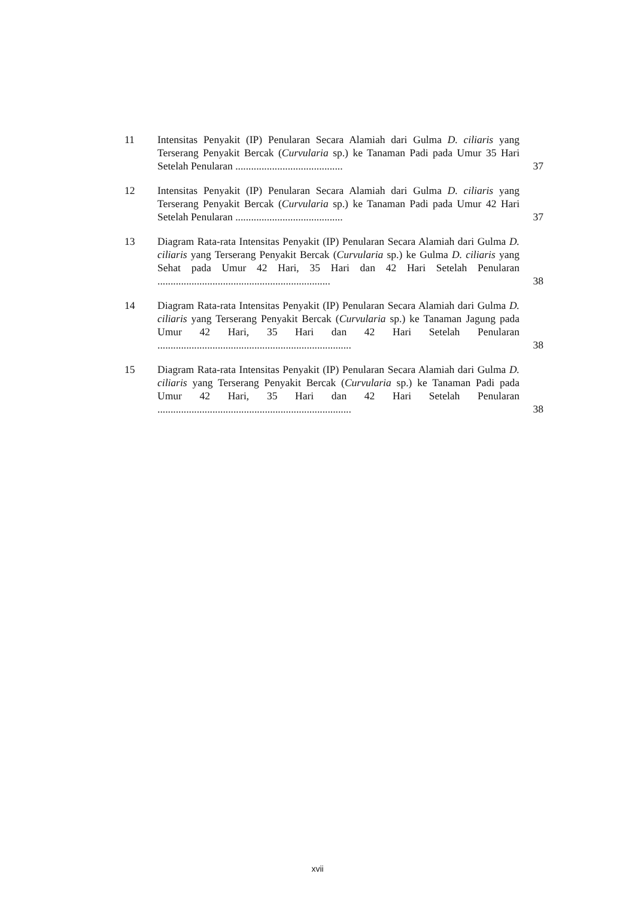11 Intensitas Penyakit (IP) Penularan Secara Alamiah dari Gulma D. ciliaris yang Terserang Penyakit Bercak (Curvularia sp.) ke Tanaman Padi pada Umur 35 Hari Setelah Penularan .........................................
37
12 Intensitas Penyakit (IP) Penularan Secara Alamiah dari Gulma D. ciliaris yang Terserang Penyakit Bercak (Curvularia sp.) ke Tanaman Padi pada Umur 42 Hari Setelah Penularan .........................................
37
13 Diagram Rata-rata Intensitas Penyakit (IP) Penularan Secara Alamiah dari Gulma D. ciliaris yang Terserang Penyakit Bercak (Curvularia sp.) ke Gulma D. ciliaris yang Sehat pada Umur 42 Hari, 35 Hari dan 42 Hari Setelah Penularan ..................................................................
38
14 Diagram Rata-rata Intensitas Penyakit (IP) Penularan Secara Alamiah dari Gulma D. ciliaris yang Terserang Penyakit Bercak (Curvularia sp.) ke Tanaman Jagung pada Umur 42 Hari, 35 Hari dan 42 Hari Setelah Penularan ..........................................................................
38
15 Diagram Rata-rata Intensitas Penyakit (IP) Penularan Secara Alamiah dari Gulma D. ciliaris yang Terserang Penyakit Bercak (Curvularia sp.) ke Tanaman Padi pada Umur 42 Hari, 35 Hari dan 42 Hari Setelah Penularan ..........................................................................
38
xvii